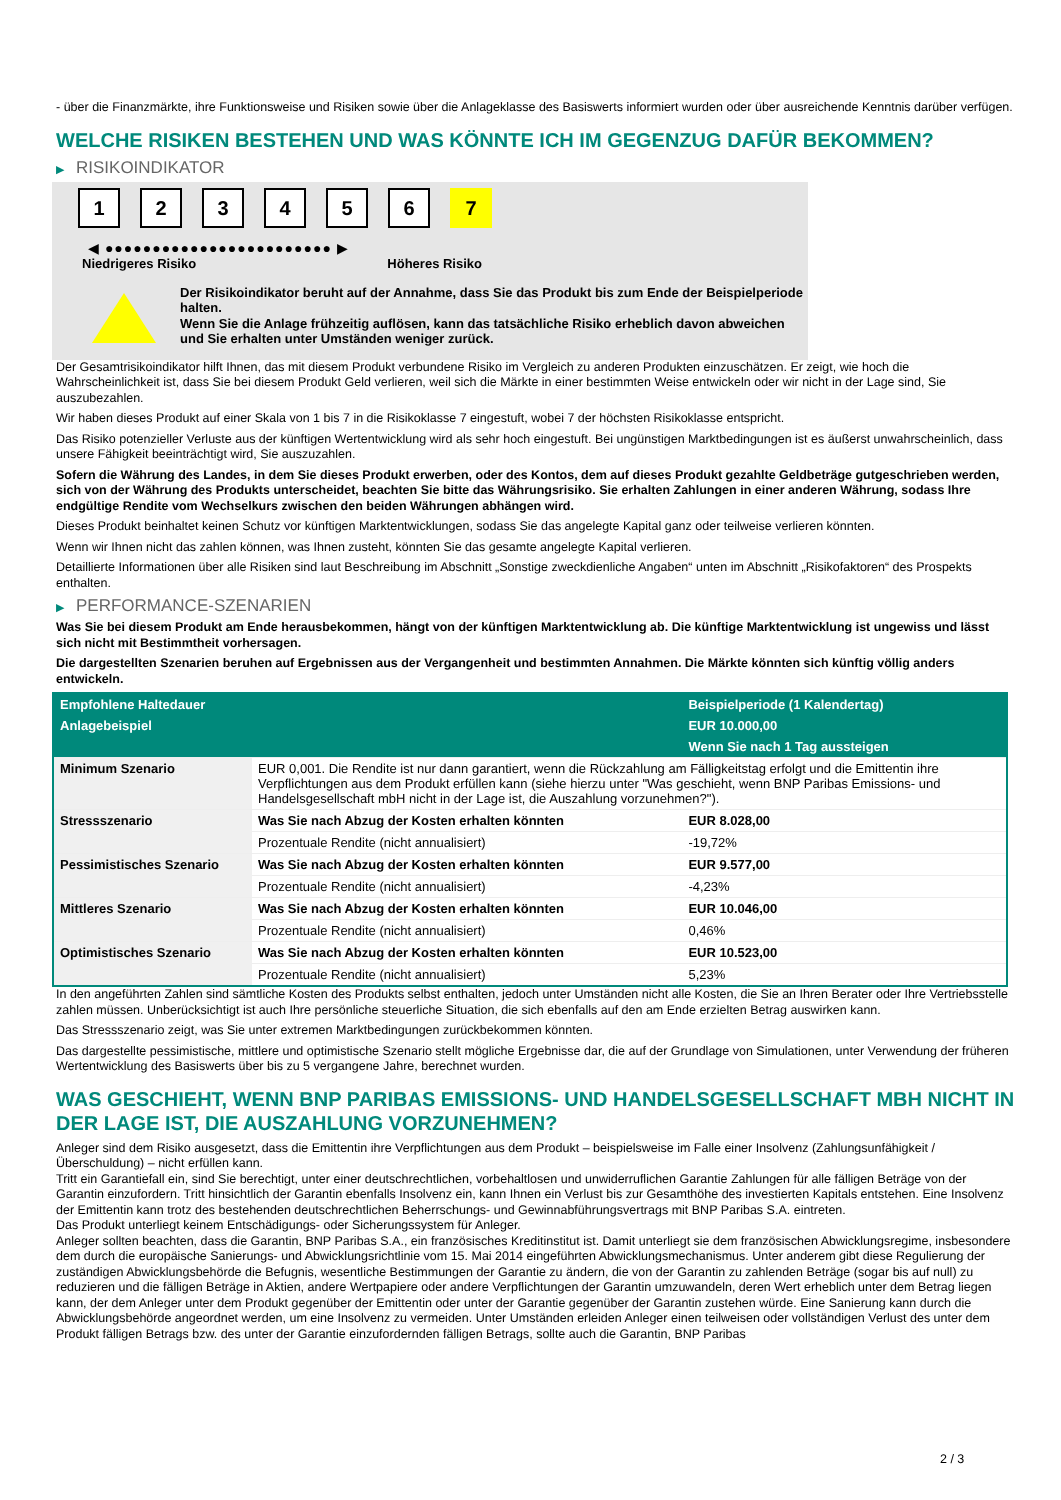- über die Finanzmärkte, ihre Funktionsweise und Risiken sowie über die Anlageklasse des Basiswerts informiert wurden oder über ausreichende Kenntnis darüber verfügen.
WELCHE RISIKEN BESTEHEN UND WAS KÖNNTE ICH IM GEGENZUG DAFÜR BEKOMMEN?
▶ RISIKOINDIKATOR
1 2 3 4 5 6 7
◀ ●●●●●●●●●●●●●●●●●●●●●●●● ▶
Niedrigeres Risiko Höheres Risiko
Der Risikoindikator beruht auf der Annahme, dass Sie das Produkt bis zum Ende der Beispielperiode halten.
Wenn Sie die Anlage frühzeitig auflösen, kann das tatsächliche Risiko erheblich davon abweichen und Sie erhalten unter Umständen weniger zurück.
Der Gesamtrisikoindikator hilft Ihnen, das mit diesem Produkt verbundene Risiko im Vergleich zu anderen Produkten einzuschätzen. Er zeigt, wie hoch die Wahrscheinlichkeit ist, dass Sie bei diesem Produkt Geld verlieren, weil sich die Märkte in einer bestimmten Weise entwickeln oder wir nicht in der Lage sind, Sie auszubezahlen.
Wir haben dieses Produkt auf einer Skala von 1 bis 7 in die Risikoklasse 7 eingestuft, wobei 7 der höchsten Risikoklasse entspricht.
Das Risiko potenzieller Verluste aus der künftigen Wertentwicklung wird als sehr hoch eingestuft. Bei ungünstigen Marktbedingungen ist es äußerst unwahrscheinlich, dass unsere Fähigkeit beeinträchtigt wird, Sie auszuzahlen.
Sofern die Währung des Landes, in dem Sie dieses Produkt erwerben, oder des Kontos, dem auf dieses Produkt gezahlte Geldbeträge gutgeschrieben werden, sich von der Währung des Produkts unterscheidet, beachten Sie bitte das Währungsrisiko. Sie erhalten Zahlungen in einer anderen Währung, sodass Ihre endgültige Rendite vom Wechselkurs zwischen den beiden Währungen abhängen wird.
Dieses Produkt beinhaltet keinen Schutz vor künftigen Marktentwicklungen, sodass Sie das angelegte Kapital ganz oder teilweise verlieren könnten.
Wenn wir Ihnen nicht das zahlen können, was Ihnen zusteht, könnten Sie das gesamte angelegte Kapital verlieren.
Detaillierte Informationen über alle Risiken sind laut Beschreibung im Abschnitt „Sonstige zweckdienliche Angaben“ unten im Abschnitt „Risikofaktoren“ des Prospekts enthalten.
▶ PERFORMANCE-SZENARIEN
Was Sie bei diesem Produkt am Ende herausbekommen, hängt von der künftigen Marktentwicklung ab. Die künftige Marktentwicklung ist ungewiss und lässt sich nicht mit Bestimmtheit vorhersagen.
Die dargestellten Szenarien beruhen auf Ergebnissen aus der Vergangenheit und bestimmten Annahmen. Die Märkte könnten sich künftig völlig anders entwickeln.
| Empfohlene Haltedauer | | Beispielperiode (1 Kalendertag) |
| --- | --- | --- |
| Anlagebeispiel | | EUR 10.000,00 |
| | | Wenn Sie nach 1 Tag aussteigen |
| Minimum Szenario | EUR 0,001. Die Rendite ist nur dann garantiert, wenn die Rückzahlung am Fälligkeitstag erfolgt und die Emittentin ihre Verpflichtungen aus dem Produkt erfüllen kann (siehe hierzu unter "Was geschieht, wenn BNP Paribas Emissions- und Handelsgesellschaft mbH nicht in der Lage ist, die Auszahlung vorzunehmen?"). | |
| Stressszenario | Was Sie nach Abzug der Kosten erhalten könnten | EUR 8.028,00 |
| | Prozentuale Rendite (nicht annualisiert) | -19,72% |
| Pessimistisches Szenario | Was Sie nach Abzug der Kosten erhalten könnten | EUR 9.577,00 |
| | Prozentuale Rendite (nicht annualisiert) | -4,23% |
| Mittleres Szenario | Was Sie nach Abzug der Kosten erhalten könnten | EUR 10.046,00 |
| | Prozentuale Rendite (nicht annualisiert) | 0,46% |
| Optimistisches Szenario | Was Sie nach Abzug der Kosten erhalten könnten | EUR 10.523,00 |
| | Prozentuale Rendite (nicht annualisiert) | 5,23% |
In den angeführten Zahlen sind sämtliche Kosten des Produkts selbst enthalten, jedoch unter Umständen nicht alle Kosten, die Sie an Ihren Berater oder Ihre Vertriebsstelle zahlen müssen. Unberücksichtigt ist auch Ihre persönliche steuerliche Situation, die sich ebenfalls auf den am Ende erzielten Betrag auswirken kann.
Das Stressszenario zeigt, was Sie unter extremen Marktbedingungen zurückbekommen könnten.
Das dargestellte pessimistische, mittlere und optimistische Szenario stellt mögliche Ergebnisse dar, die auf der Grundlage von Simulationen, unter Verwendung der früheren Wertentwicklung des Basiswerts über bis zu 5 vergangene Jahre, berechnet wurden.
WAS GESCHIEHT, WENN BNP PARIBAS EMISSIONS- UND HANDELSGESELLSCHAFT MBH NICHT IN DER LAGE IST, DIE AUSZAHLUNG VORZUNEHMEN?
Anleger sind dem Risiko ausgesetzt, dass die Emittentin ihre Verpflichtungen aus dem Produkt – beispielsweise im Falle einer Insolvenz (Zahlungsunfähigkeit / Überschuldung) – nicht erfüllen kann.
Tritt ein Garantiefall ein, sind Sie berechtigt, unter einer deutschrechtlichen, vorbehaltlosen und unwiderruflichen Garantie Zahlungen für alle fälligen Beträge von der Garantin einzufordern. Tritt hinsichtlich der Garantin ebenfalls Insolvenz ein, kann Ihnen ein Verlust bis zur Gesamthöhe des investierten Kapitals entstehen. Eine Insolvenz der Emittentin kann trotz des bestehenden deutschrechtlichen Beherrschungs- und Gewinnabführungsvertrags mit BNP Paribas S.A. eintreten.
Das Produkt unterliegt keinem Entschädigungs- oder Sicherungssystem für Anleger.
Anleger sollten beachten, dass die Garantin, BNP Paribas S.A., ein französisches Kreditinstitut ist. Damit unterliegt sie dem französischen Abwicklungsregime, insbesondere dem durch die europäische Sanierungs- und Abwicklungsrichtlinie vom 15. Mai 2014 eingeführten Abwicklungsmechanismus. Unter anderem gibt diese Regulierung der zuständigen Abwicklungsbehörde die Befugnis, wesentliche Bestimmungen der Garantie zu ändern, die von der Garantin zu zahlenden Beträge (sogar bis auf null) zu reduzieren und die fälligen Beträge in Aktien, andere Wertpapiere oder andere Verpflichtungen der Garantin umzuwandeln, deren Wert erheblich unter dem Betrag liegen kann, der dem Anleger unter dem Produkt gegenüber der Emittentin oder unter der Garantie gegenüber der Garantin zustehen würde. Eine Sanierung kann durch die Abwicklungsbehörde angeordnet werden, um eine Insolvenz zu vermeiden. Unter Umständen erleiden Anleger einen teilweisen oder vollständigen Verlust des unter dem Produkt fälligen Betrags bzw. des unter der Garantie einzufordernden fälligen Betrags, sollte auch die Garantin, BNP Paribas
2 / 3